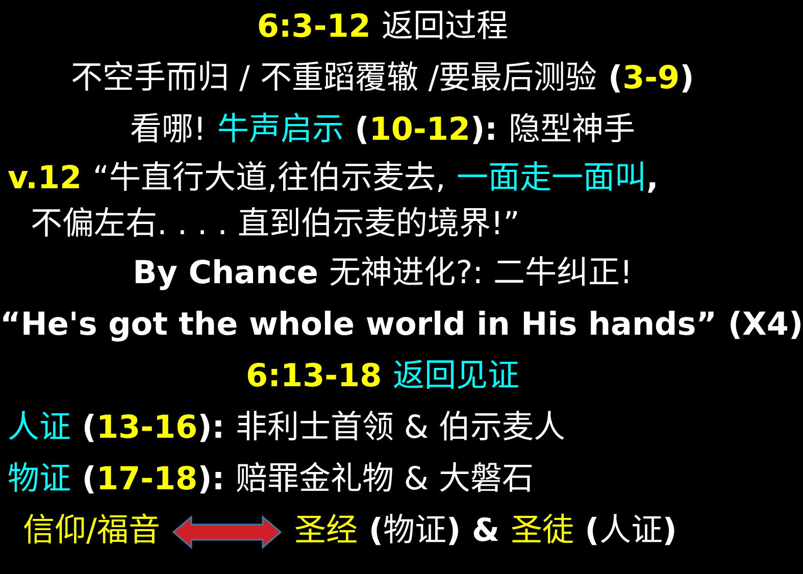6:3-12 返回过程
不空手而归 / 不重蹈覆辙 /要最后测验 (3-9)
看哪! 牛声启示 (10-12): 隐型神手
v.12 “牛直行大道,往伯示麦去, 一面走一面叫,
不偏左右. . . . 直到伯示麦的境界!”
By Chance 无神进化?: 二牛纠正!
“He's got the whole world in His hands” (X4)
6:13-18 返回见证
人证 (13-16): 非利士首领 & 伯示麦人
物证 (17-18): 赔罪金礼物 & 大磐石
信仰/福音 圣经 (物证) & 圣徒 (人证)